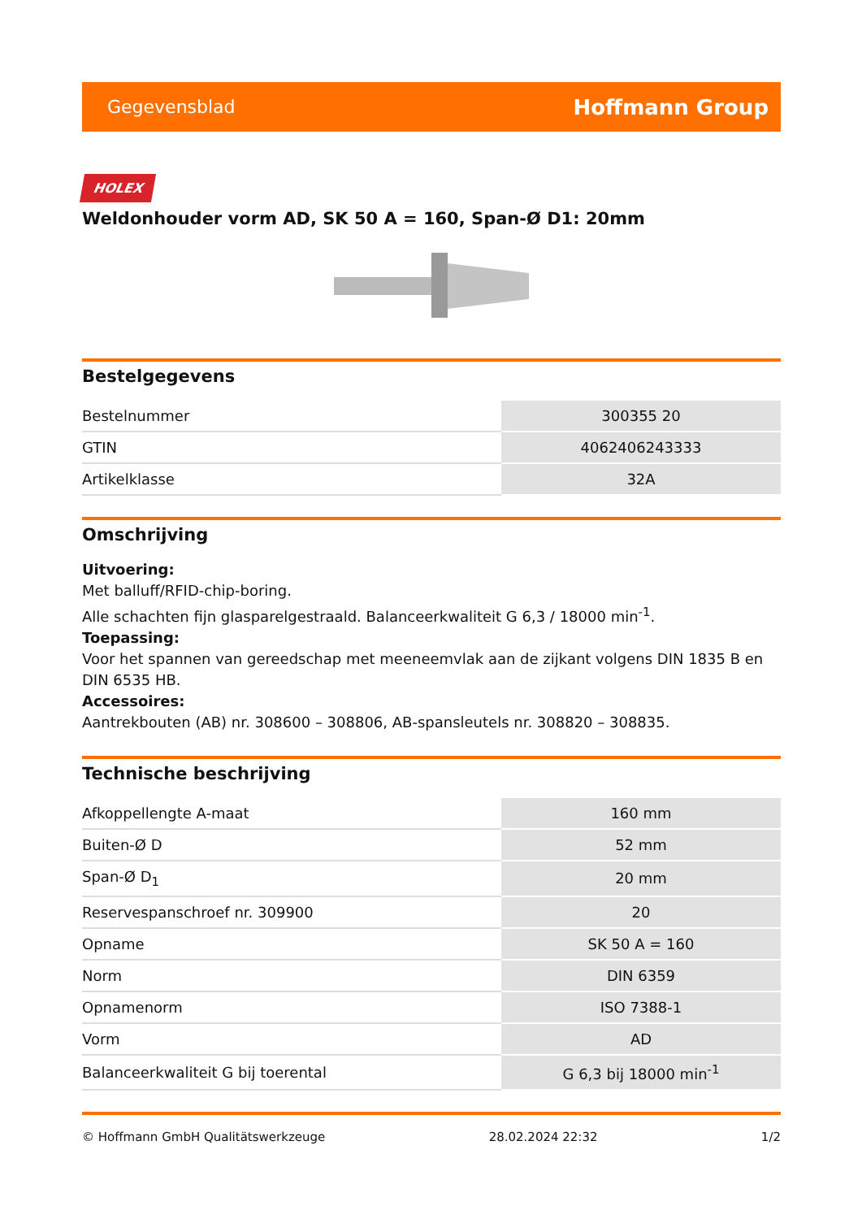Gegevensblad Hoffmann Group
HOLEX
Weldonhouder vorm AD, SK 50 A = 160, Span-Ø D1: 20mm
Bestelgegevens
| Bestelnummer | 300355 20 |
| GTIN | 4062406243333 |
| Artikelklasse | 32A |
Omschrijving
Uitvoering:
Met balluff/RFID-chip-boring.
Alle schachten fijn glasparelgestraald. Balanceerkwaliteit G 6,3 / 18000 min<sup>-1</sup>.
Toepassing:
Voor het spannen van gereedschap met meeneemvlak aan de zijkant volgens DIN 1835 B en DIN 6535 HB.
Accessoires:
Aantrekbouten (AB) nr. 308600 – 308806, AB-spansleutels nr. 308820 – 308835.
Technische beschrijving
| Afkoppellengte A-maat | 160 mm |
| Buiten-Ø D | 52 mm |
| Span-Ø D<sub>1</sub> | 20 mm |
| Reservespanschroef nr. 309900 | 20 |
| Opname | SK 50 A = 160 |
| Norm | DIN 6359 |
| Opnamenorm | ISO 7388-1 |
| Vorm | AD |
| Balanceerkwaliteit G bij toerental | G 6,3 bij 18000 min<sup>-1</sup> |
© Hoffmann GmbH Qualitätswerkzeuge 28.02.2024 22:32 1/2